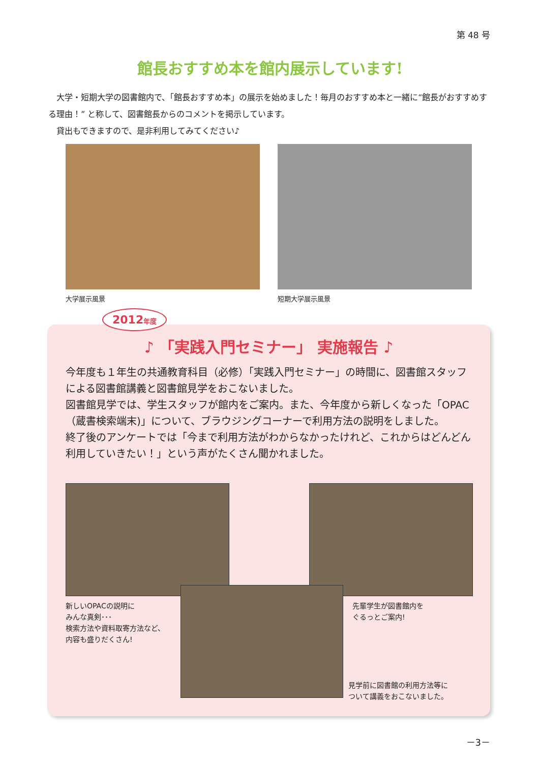第 48 号
館長おすすめ本を館内展示しています!
　大学・短期大学の図書館内で、「館長おすすめ本」の展示を始めました！毎月のおすすめ本と一緒に“館長がおすすめする理由！” と称して、図書館長からのコメントを掲示しています。
　貸出もできますので、是非利用してみてください♪
大学展示風景 短期大学展示風景
2012年度
♪ 「実践入門セミナー」 実施報告 ♪
今年度も１年生の共通教育科目（必修）「実践入門セミナー」の時間に、図書館スタッフによる図書館講義と図書館見学をおこないました。
図書館見学では、学生スタッフが館内をご案内。また、今年度から新しくなった「OPAC（蔵書検索端末)」について、ブラウジングコーナーで利用方法の説明をしました。
終了後のアンケートでは「今まで利用方法がわからなかったけれど、これからはどんどん利用していきたい！」という声がたくさん聞かれました。
新しいOPACの説明に
みんな真剣･･･
検索方法や資料取寄方法など、
内容も盛りだくさん!
先輩学生が図書館内を
ぐるっとご案内!
見学前に図書館の利用方法等に
ついて講義をおこないました。
－3－